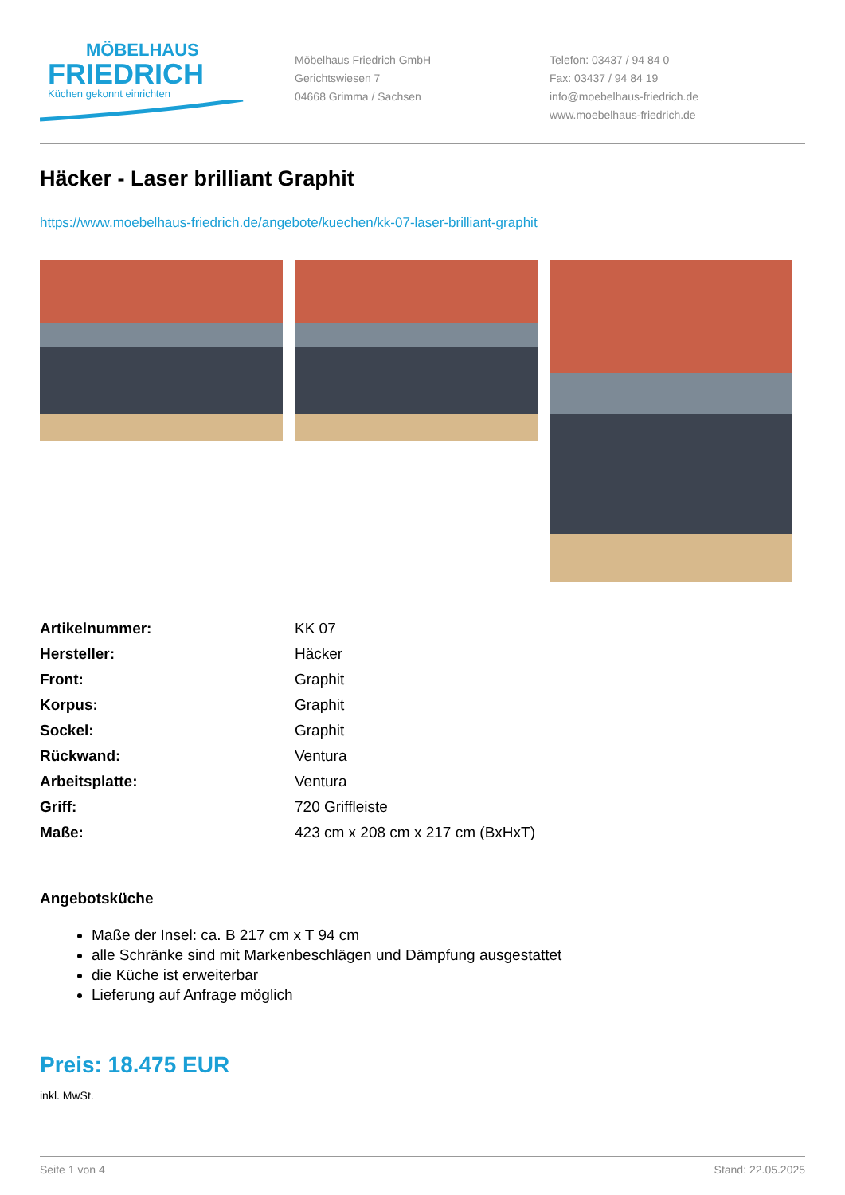MÖBELHAUS
FRIEDRICH
Küchen gekonnt einrichten
Möbelhaus Friedrich GmbH
Gerichtswiesen 7
04668 Grimma / Sachsen
Telefon: 03437 / 94 84 0
Fax: 03437 / 94 84 19
info@moebelhaus-friedrich.de
www.moebelhaus-friedrich.de
Häcker - Laser brilliant Graphit
https://www.moebelhaus-friedrich.de/angebote/kuechen/kk-07-laser-brilliant-graphit
| Artikelnummer: | KK 07 |
| Hersteller: | Häcker |
| Front: | Graphit |
| Korpus: | Graphit |
| Sockel: | Graphit |
| Rückwand: | Ventura |
| Arbeitsplatte: | Ventura |
| Griff: | 720 Griffleiste |
| Maße: | 423 cm x 208 cm x 217 cm (BxHxT) |
Angebotsküche
Maße der Insel: ca. B 217 cm x T 94 cm
alle Schränke sind mit Markenbeschlägen und Dämpfung ausgestattet
die Küche ist erweiterbar
Lieferung auf Anfrage möglich
Preis: 18.475 EUR
inkl. MwSt.
Seite 1 von 4 Stand: 22.05.2025